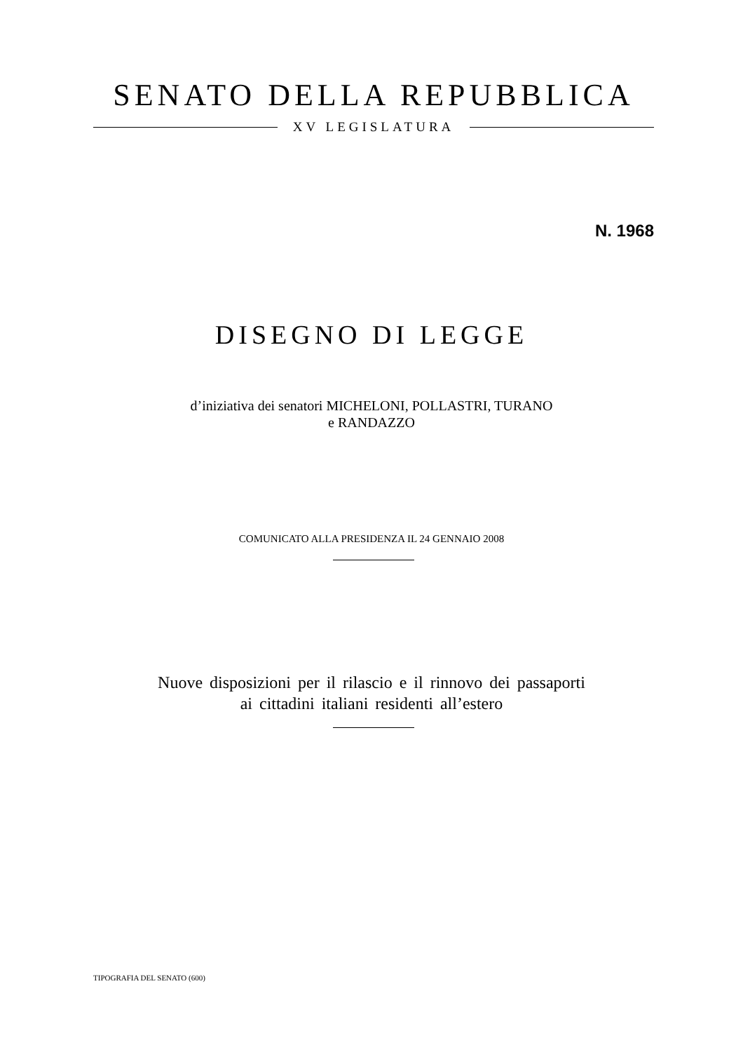SENATO DELLA REPUBBLICA
XV LEGISLATURA
N. 1968
DISEGNO DI LEGGE
d’iniziativa dei senatori MICHELONI, POLLASTRI, TURANO
e RANDAZZO
COMUNICATO ALLA PRESIDENZA IL 24 GENNAIO 2008
Nuove disposizioni per il rilascio e il rinnovo dei passaporti
ai cittadini italiani residenti all’estero
TIPOGRAFIA DEL SENATO (600)